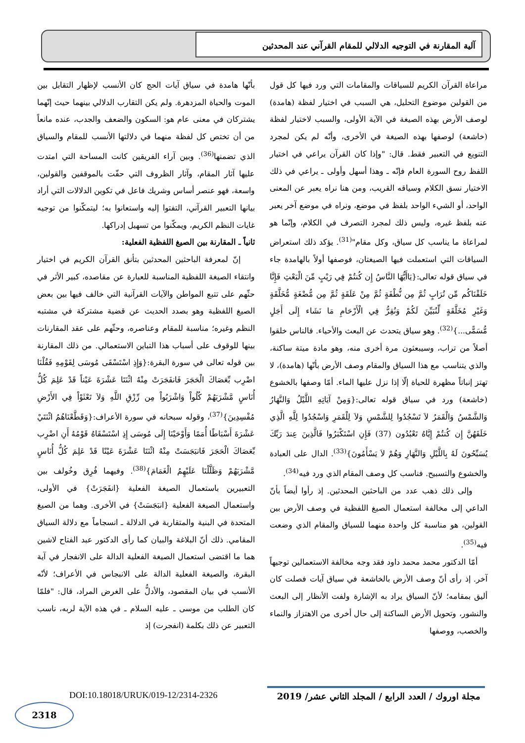آلية المقارنة في التوجيه الدلالي للمقام القرآني عند المحدثين
مراعاة القرآن الكريم للسياقات والمقامات التي ورد فيها كل قول من القولين موضوع التحليل، هي السبب في اختيار لفظة (هامدة) لوصف الأرض بهذه الصيغة في الآية الأولى، والسبب لاختيار لفظة (خاشعة) لوصفها بهذه الصيغة في الأخرى، وأنّه لم يكن لمجرد التنويع في التعبير فقط. قال: "وإذا كان القرآن يراعي في اختيار اللفظ روح السورة العام فإنّه ـ وهذا أسهل وأولى ـ يراعي في ذلك الاختيار نسق الكلام وسياقه القريب، ومن هنا نراه يعبر عن المعنى الواحد، أو الشيء الواحد بلفظ في موضع، ونراه في موضع آخر يعبر عنه بلفظ غيره، وليس ذلك لمجرد التصرف في الكلام، وإنّما هو لمراعاة ما يناسب كل سياق، وكل مقام"<sup>(31)</sup>. يؤكد ذلك استعراض السياقات التي استعملت فيها الصيغتان، فوصفها أولاً بالهامدة جاء في سياق قوله تعالى:{يَاأَيُّهَا النَّاسُ إِن كُنتُمْ فِي رَيْبٍ مِّنَ الْبَعْثِ فَإِنَّا خَلَقْنَاكُم مِّن تُرَابٍ ثُمَّ مِن نُّطْفَةٍ ثُمَّ مِنْ عَلَقَةٍ ثُمَّ مِن مُّضْغَةٍ مُّخَلَّقَةٍ وَغَيْرِ مُخَلَّقَةٍ لِّنُبَيِّنَ لَكُمْ وَنُقِرُّ فِي الْأَرْحَامِ مَا نَشَاء إِلَى أَجَلٍ مُّسَمًّى...}<sup>(32)</sup>. وهو سياق يتحدث عن البعث والأحياء. فالناس خلقوا أصلاً من تراب، وسيبعثون مرة أخرى منه، وهو مادة ميتة ساكنة، والذي يتناسب مع هذا السياق والمقام وصف الأرض بأنّها (هامدة)، لا تهتز إنباتاً مظهرة للحياة إلّا إذا نزل عليها الماء. أمّا وصفها بالخشوع (خاشعة) ورد في سياق قوله تعالى:{وَمِنْ آيَاتِهِ اللَّيْلُ وَالنَّهَارُ وَالشَّمْسُ وَالْقَمَرُ لاَ تَسْجُدُوا لِلشَّمْسِ وَلاَ لِلْقَمَرِ وَاسْجُدُوا لِلَّهِ الَّذِي خَلَقَهُنَّ إِن كُنتُمْ إِيَّاهُ تَعْبُدُون (37) فَإِنِ اسْتَكْبَرُوا فَالَّذِينَ عِندَ رَبِّكَ يُسَبِّحُونَ لَهُ بِاللَّيْلِ وَالنَّهَارِ وَهُمْ لاَ يَسْأَمُونَ}<sup>(33)</sup>. الدال على العبادة والخشوع والتسبيح. فناسب كل وصف المقام الذي ورد فيه<sup>(34)</sup>.
وإلى ذلك ذهب عدد من الباحثين المحدثين. إذ رأوا أيضاً بأنّ الداعي إلى مخالفة استعمال الصيغ اللفظية في وصف الأرض بين القولين، هو مناسبة كل واحدة منهما للسياق والمقام الذي وضعت فيه<sup>(35)</sup>.
أمّا الدكتور محمد محمد داود فقد وجه مخالفة الاستعمالين توجيهاً آخر. إذ رأى أنّ وصف الأرض بالخاشعة في سياق آيات فصلت كان أليق بمقامه؛ لأنّ السياق يراد به الإشارة ولفت الأنظار إلى البعث والنشور، وتحويل الأرض الساكنة إلى حال أخرى من الاهتزاز والنماء والخصب، ووصفها
بأنّها هامدة في سياق آيات الحج كان الأنسب لإظهار التقابل بين الموت والحياة المزدهرة. ولم يكن التقارب الدلالي بينهما حيث إنّهما يشتركان في معنى عام هو: السكون والضعف والجدب، عنده مانعاً من أن تختص كل لفظة منهما في دلالتها الأنسب للمقام والسياق الذي تضمنها<sup>(36)</sup>. وبين آراء الفريقين كانت المساحة التي امتدت عليها آثار المقام، وآثار الظروف التي حفّت بالموقفين والقولين، واسعة، فهو عنصر أساس وشريك فاعل في تكوين الدلالات التي أراد بيانها التعبير القرآني، التفتوا إليه واستعانوا به؛ ليتمكّنوا من توجيه غايات النظم الكريم، ويمكّنوا من تسهيل إدراكها.
ثانياً ـ المقارنة بين الصيغ اللفظية الفعلية:
إنّ لمعرفة الباحثين المحدثين بتأنق القرآن الكريم في اختيار وانتقاء الصيغة اللفظية المناسبة للعبارة عن مقاصده، كبير الأثر في حثّهم على تتبع المواطن والآيات القرآنية التي خالف فيها بين بعض الصيغ اللفظية وهو بصدد الحديث عن قضية مشتركة في مشتبه النظم وغيره؛ مناسبة للمقام وعناصره، وحثّهم على عقد المقارنات بينها للوقوف على أسباب هذا التباين الاستعمالي. من ذلك المقارنة بين قوله تعالى في سورة البقرة:{وَإِذِ اسْتَسْقَى مُوسَى لِقَوْمِهِ فَقُلْنَا اضْرِب بِّعَصَاكَ الْحَجَرَ فَانفَجَرَتْ مِنْهُ اثْنَتَا عَشْرَةَ عَيْناً قَدْ عَلِمَ كُلُّ أُنَاسٍ مَّشْرَبَهُمْ كُلُواْ وَاشْرَبُواْ مِن رِّزْقِ اللَّهِ وَلاَ تَعْثَوْاْ فِي الأَرْضِ مُفْسِدِينَ}<sup>(37)</sup>، وقوله سبحانه في سورة الأعراف:{وَقَطَّعْنَاهُمُ اثْنَتَيْ عَشْرَةَ أَسْبَاطًا أُمَمًا وَأَوْحَيْنَا إِلَى مُوسَى إِذِ اسْتَسْقَاهُ قَوْمُهُ أَنِ اضْرِب بِّعَصَاكَ الْحَجَرَ فَانبَجَسَتْ مِنْهُ اثْنَتَا عَشْرَةَ عَيْنًا قَدْ عَلِمَ كُلُّ أُنَاسٍ مَّشْرَبَهُمْ وَظَلَّلْنَا عَلَيْهِمُ الْغَمَامَ}<sup>(38)</sup>. وفيهما فُرِق وخُولف بين التعبيرين باستعمال الصيغة الفعلية {انفَجَرَتْ} في الأولى، واستعمال الصيغة الفعلية {انبَجَسَتْ} في الأخرى. وهما من الصيغ المتحدة في البنية والمتقاربة في الدلالة ـ انسجاماً مع دلالة السياق المقامي. ذلك أنّ البلاغة والبيان كما رأى الدكتور عبد الفتاح لاشين هما ما اقتضى استعمال الصيغة الفعلية الدالة على الانفجار في آية البقرة، والصيغة الفعلية الدالة على الانبجاس في الأعراف؛ لأنّه الأنسب في بيان المقصود، والأدلُّ على الغرض المراد، قال: "فلمّا كان الطلب من موسى ـ عليه السلام ـ في هذه الآية لربه، ناسب التعبير عن ذلك بكلمة (انفجرت) إذ
مجلة اوروك / العدد الرابع / المجلد الثاني عشر/ 2019
DOI:10.18018/URUK/019-12/2314-2326
2318